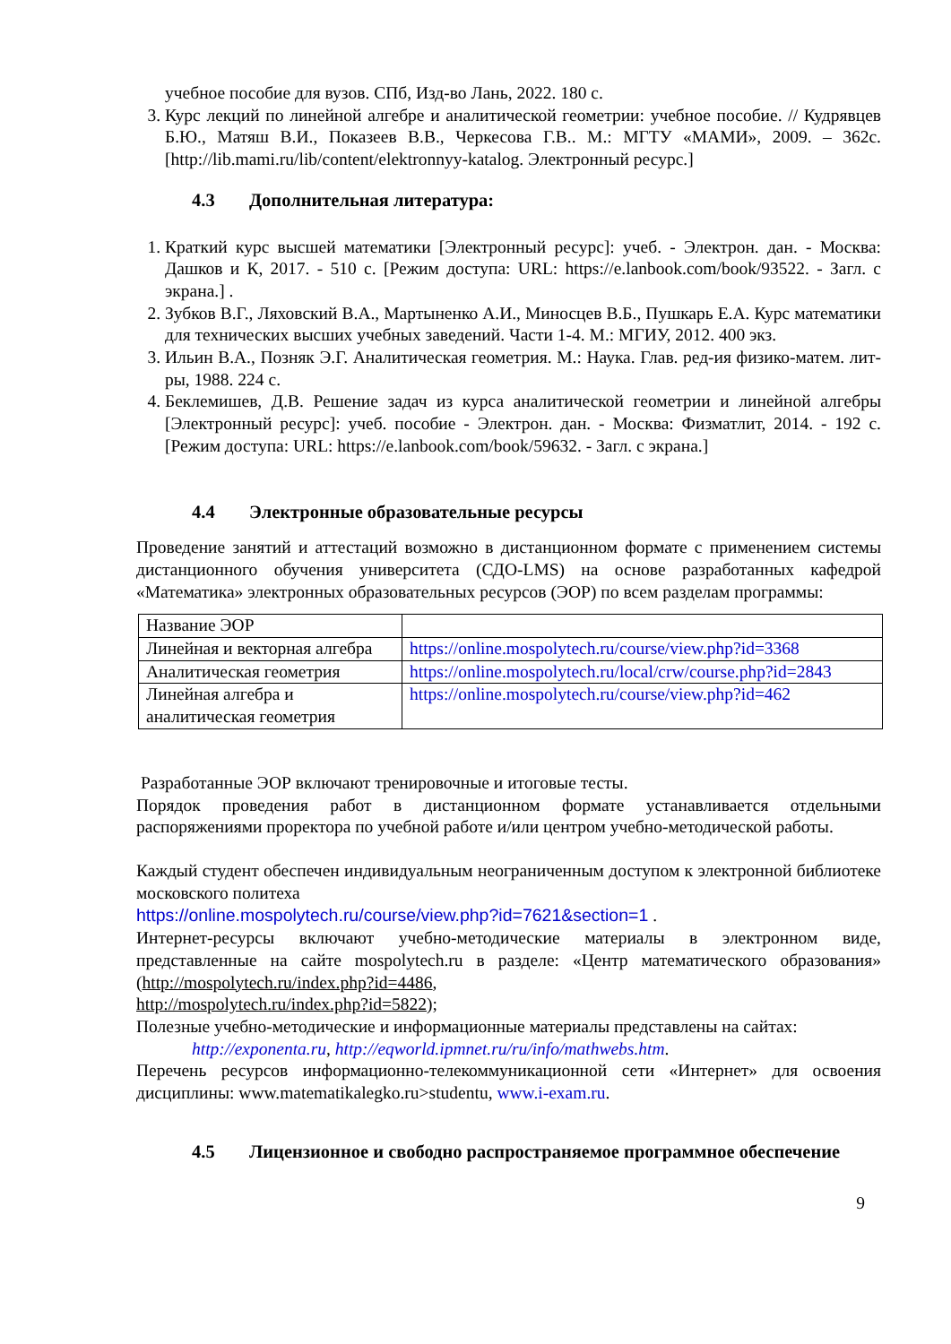учебное пособие для вузов. СПб, Изд-во Лань, 2022. 180 с.
3. Курс лекций по линейной алгебре и аналитической геометрии: учебное пособие. // Кудрявцев Б.Ю., Матяш В.И., Показеев В.В., Черкесова Г.В.. М.: МГТУ «МАМИ», 2009. – 362с. [http://lib.mami.ru/lib/content/elektronnyy-katalog. Электронный ресурс.]
4.3 Дополнительная литература:
1. Краткий курс высшей математики [Электронный ресурс]: учеб. - Электрон. дан. - Москва: Дашков и К, 2017. - 510 с. [Режим доступа: URL: https://e.lanbook.com/book/93522. - Загл. с экрана.] .
2. Зубков В.Г., Ляховский В.А., Мартыненко А.И., Миносцев В.Б., Пушкарь Е.А. Курс математики для технических высших учебных заведений. Части 1-4. М.: МГИУ, 2012. 400 экз.
3. Ильин В.А., Позняк Э.Г. Аналитическая геометрия. М.: Наука. Глав. ред-ия физико-матем. лит-ры, 1988. 224 с.
4. Беклемишев, Д.В. Решение задач из курса аналитической геометрии и линейной алгебры [Электронный ресурс]: учеб. пособие - Электрон. дан. - Москва: Физматлит, 2014. - 192 с. [Режим доступа: URL: https://e.lanbook.com/book/59632. - Загл. с экрана.]
4.4 Электронные образовательные ресурсы
Проведение занятий и аттестаций возможно в дистанционном формате с применением системы дистанционного обучения университета (СДО-LMS) на основе разработанных кафедрой «Математика» электронных образовательных ресурсов (ЭОР) по всем разделам программы:
| Название ЭОР | |
| Линейная и векторная алгебра | https://online.mospolytech.ru/course/view.php?id=3368 |
| Аналитическая геометрия | https://online.mospolytech.ru/local/crw/course.php?id=2843 |
| Линейная алгебра и аналитическая геометрия | https://online.mospolytech.ru/course/view.php?id=462 |
Разработанные ЭОР включают тренировочные и итоговые тесты.
Порядок проведения работ в дистанционном формате устанавливается отдельными распоряжениями проректора по учебной работе и/или центром учебно-методической работы.
Каждый студент обеспечен индивидуальным неограниченным доступом к электронной библиотеке московского политеха
https://online.mospolytech.ru/course/view.php?id=7621&section=1 .
Интернет-ресурсы включают учебно-методические материалы в электронном виде, представленные на сайте mospolytech.ru в разделе: «Центр математического образования» (http://mospolytech.ru/index.php?id=4486,
http://mospolytech.ru/index.php?id=5822);
Полезные учебно-методические и информационные материалы представлены на сайтах:
http://exponenta.ru, http://eqworld.ipmnet.ru/ru/info/mathwebs.htm.
Перечень ресурсов информационно-телекоммуникационной сети «Интернет» для освоения дисциплины: www.matematikalegko.ru>studentu, www.i-exam.ru.
4.5 Лицензионное и свободно распространяемое программное обеспечение
9